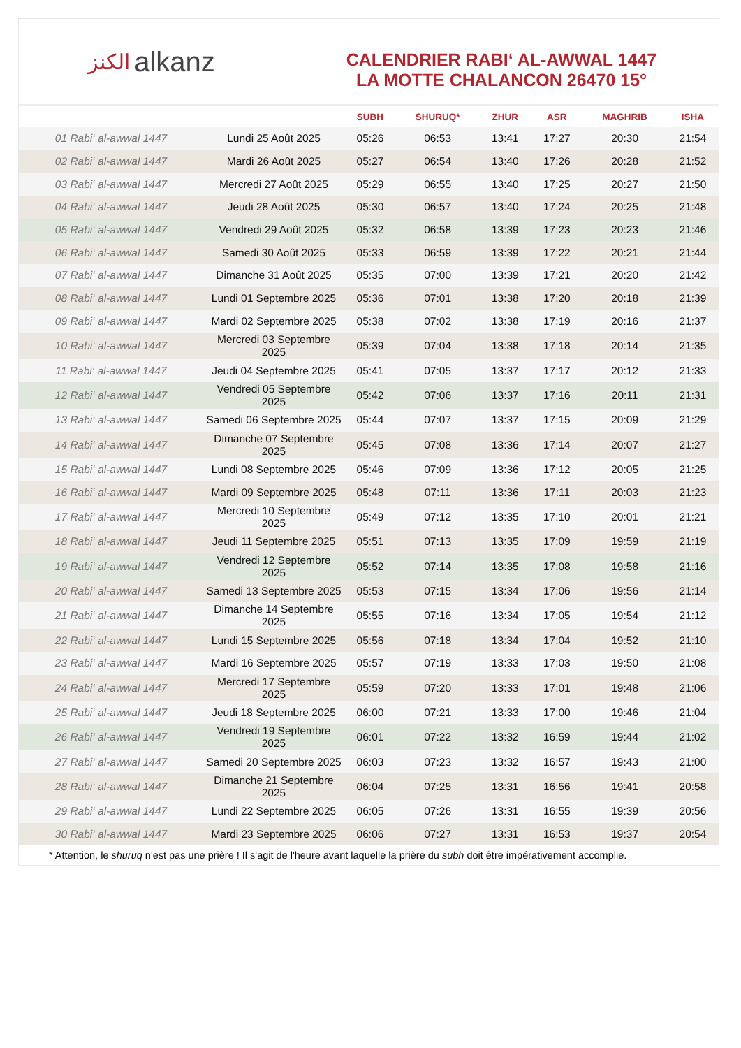الكنز alkanz
CALENDRIER RABI‘ AL-AWWAL 1447
LA MOTTE CHALANCON 26470 15°
| | | SUBH | SHURUQ* | ZHUR | ASR | MAGHRIB | ISHA |
| --- | --- | --- | --- | --- | --- | --- | --- |
| 01 Rabi‘ al-awwal 1447 | Lundi 25 Août 2025 | 05:26 | 06:53 | 13:41 | 17:27 | 20:30 | 21:54 |
| 02 Rabi‘ al-awwal 1447 | Mardi 26 Août 2025 | 05:27 | 06:54 | 13:40 | 17:26 | 20:28 | 21:52 |
| 03 Rabi‘ al-awwal 1447 | Mercredi 27 Août 2025 | 05:29 | 06:55 | 13:40 | 17:25 | 20:27 | 21:50 |
| 04 Rabi‘ al-awwal 1447 | Jeudi 28 Août 2025 | 05:30 | 06:57 | 13:40 | 17:24 | 20:25 | 21:48 |
| 05 Rabi‘ al-awwal 1447 | Vendredi 29 Août 2025 | 05:32 | 06:58 | 13:39 | 17:23 | 20:23 | 21:46 |
| 06 Rabi‘ al-awwal 1447 | Samedi 30 Août 2025 | 05:33 | 06:59 | 13:39 | 17:22 | 20:21 | 21:44 |
| 07 Rabi‘ al-awwal 1447 | Dimanche 31 Août 2025 | 05:35 | 07:00 | 13:39 | 17:21 | 20:20 | 21:42 |
| 08 Rabi‘ al-awwal 1447 | Lundi 01 Septembre 2025 | 05:36 | 07:01 | 13:38 | 17:20 | 20:18 | 21:39 |
| 09 Rabi‘ al-awwal 1447 | Mardi 02 Septembre 2025 | 05:38 | 07:02 | 13:38 | 17:19 | 20:16 | 21:37 |
| 10 Rabi‘ al-awwal 1447 | Mercredi 03 Septembre 2025 | 05:39 | 07:04 | 13:38 | 17:18 | 20:14 | 21:35 |
| 11 Rabi‘ al-awwal 1447 | Jeudi 04 Septembre 2025 | 05:41 | 07:05 | 13:37 | 17:17 | 20:12 | 21:33 |
| 12 Rabi‘ al-awwal 1447 | Vendredi 05 Septembre 2025 | 05:42 | 07:06 | 13:37 | 17:16 | 20:11 | 21:31 |
| 13 Rabi‘ al-awwal 1447 | Samedi 06 Septembre 2025 | 05:44 | 07:07 | 13:37 | 17:15 | 20:09 | 21:29 |
| 14 Rabi‘ al-awwal 1447 | Dimanche 07 Septembre 2025 | 05:45 | 07:08 | 13:36 | 17:14 | 20:07 | 21:27 |
| 15 Rabi‘ al-awwal 1447 | Lundi 08 Septembre 2025 | 05:46 | 07:09 | 13:36 | 17:12 | 20:05 | 21:25 |
| 16 Rabi‘ al-awwal 1447 | Mardi 09 Septembre 2025 | 05:48 | 07:11 | 13:36 | 17:11 | 20:03 | 21:23 |
| 17 Rabi‘ al-awwal 1447 | Mercredi 10 Septembre 2025 | 05:49 | 07:12 | 13:35 | 17:10 | 20:01 | 21:21 |
| 18 Rabi‘ al-awwal 1447 | Jeudi 11 Septembre 2025 | 05:51 | 07:13 | 13:35 | 17:09 | 19:59 | 21:19 |
| 19 Rabi‘ al-awwal 1447 | Vendredi 12 Septembre 2025 | 05:52 | 07:14 | 13:35 | 17:08 | 19:58 | 21:16 |
| 20 Rabi‘ al-awwal 1447 | Samedi 13 Septembre 2025 | 05:53 | 07:15 | 13:34 | 17:06 | 19:56 | 21:14 |
| 21 Rabi‘ al-awwal 1447 | Dimanche 14 Septembre 2025 | 05:55 | 07:16 | 13:34 | 17:05 | 19:54 | 21:12 |
| 22 Rabi‘ al-awwal 1447 | Lundi 15 Septembre 2025 | 05:56 | 07:18 | 13:34 | 17:04 | 19:52 | 21:10 |
| 23 Rabi‘ al-awwal 1447 | Mardi 16 Septembre 2025 | 05:57 | 07:19 | 13:33 | 17:03 | 19:50 | 21:08 |
| 24 Rabi‘ al-awwal 1447 | Mercredi 17 Septembre 2025 | 05:59 | 07:20 | 13:33 | 17:01 | 19:48 | 21:06 |
| 25 Rabi‘ al-awwal 1447 | Jeudi 18 Septembre 2025 | 06:00 | 07:21 | 13:33 | 17:00 | 19:46 | 21:04 |
| 26 Rabi‘ al-awwal 1447 | Vendredi 19 Septembre 2025 | 06:01 | 07:22 | 13:32 | 16:59 | 19:44 | 21:02 |
| 27 Rabi‘ al-awwal 1447 | Samedi 20 Septembre 2025 | 06:03 | 07:23 | 13:32 | 16:57 | 19:43 | 21:00 |
| 28 Rabi‘ al-awwal 1447 | Dimanche 21 Septembre 2025 | 06:04 | 07:25 | 13:31 | 16:56 | 19:41 | 20:58 |
| 29 Rabi‘ al-awwal 1447 | Lundi 22 Septembre 2025 | 06:05 | 07:26 | 13:31 | 16:55 | 19:39 | 20:56 |
| 30 Rabi‘ al-awwal 1447 | Mardi 23 Septembre 2025 | 06:06 | 07:27 | 13:31 | 16:53 | 19:37 | 20:54 |
* Attention, le shuruq n'est pas une prière ! Il s'agit de l'heure avant laquelle la prière du subh doit être impérativement accomplie.